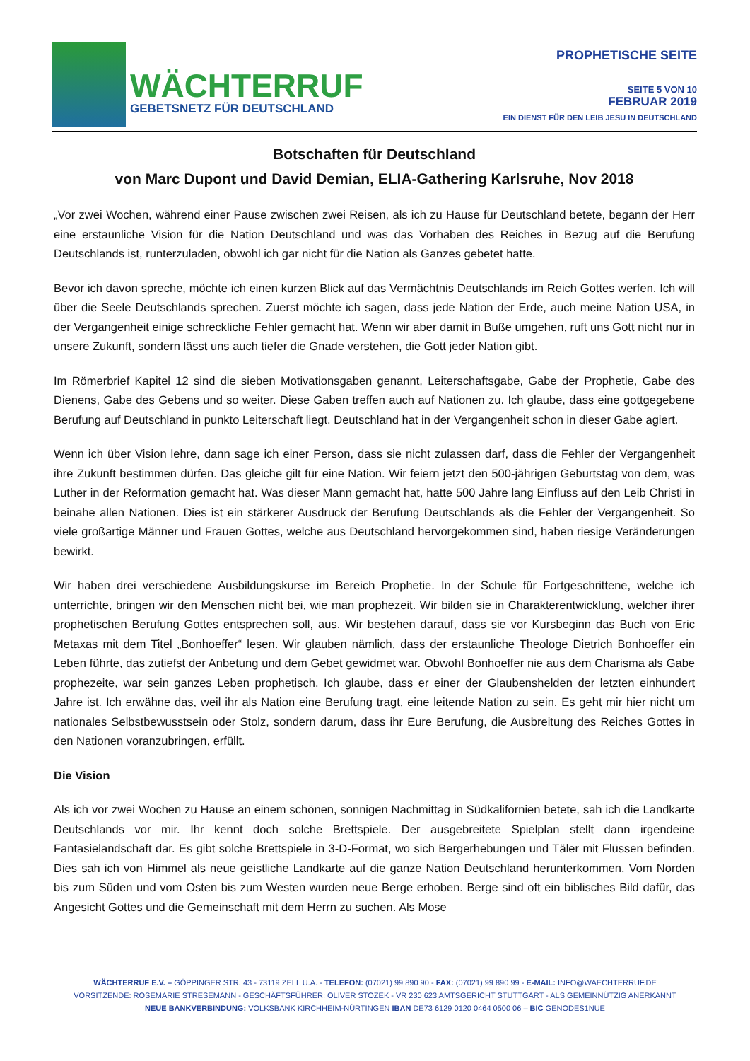WÄCHTERRUF
GEBETSNETZ FÜR DEUTSCHLAND
PROPHETISCHE SEITE
SEITE 5 VON 10
FEBRUAR 2019
EIN DIENST FÜR DEN LEIB JESU IN DEUTSCHLAND
Botschaften für Deutschland
von Marc Dupont und David Demian, ELIA-Gathering Karlsruhe, Nov 2018
„Vor zwei Wochen, während einer Pause zwischen zwei Reisen, als ich zu Hause für Deutschland betete, begann der Herr eine erstaunliche Vision für die Nation Deutschland und was das Vorhaben des Reiches in Bezug auf die Berufung Deutschlands ist, runterzuladen, obwohl ich gar nicht für die Nation als Ganzes gebetet hatte.
Bevor ich davon spreche, möchte ich einen kurzen Blick auf das Vermächtnis Deutschlands im Reich Gottes werfen. Ich will über die Seele Deutschlands sprechen. Zuerst möchte ich sagen, dass jede Nation der Erde, auch meine Nation USA, in der Vergangenheit einige schreckliche Fehler gemacht hat. Wenn wir aber damit in Buße umgehen, ruft uns Gott nicht nur in unsere Zukunft, sondern lässt uns auch tiefer die Gnade verstehen, die Gott jeder Nation gibt.
Im Römerbrief Kapitel 12 sind die sieben Motivationsgaben genannt, Leiterschaftsgabe, Gabe der Prophetie, Gabe des Dienens, Gabe des Gebens und so weiter. Diese Gaben treffen auch auf Nationen zu. Ich glaube, dass eine gottgegebene Berufung auf Deutschland in punkto Leiterschaft liegt. Deutschland hat in der Vergangenheit schon in dieser Gabe agiert.
Wenn ich über Vision lehre, dann sage ich einer Person, dass sie nicht zulassen darf, dass die Fehler der Vergangenheit ihre Zukunft bestimmen dürfen. Das gleiche gilt für eine Nation. Wir feiern jetzt den 500-jährigen Geburtstag von dem, was Luther in der Reformation gemacht hat. Was dieser Mann gemacht hat, hatte 500 Jahre lang Einfluss auf den Leib Christi in beinahe allen Nationen. Dies ist ein stärkerer Ausdruck der Berufung Deutschlands als die Fehler der Vergangenheit. So viele großartige Männer und Frauen Gottes, welche aus Deutschland hervorgekommen sind, haben riesige Veränderungen bewirkt.
Wir haben drei verschiedene Ausbildungskurse im Bereich Prophetie. In der Schule für Fortgeschrittene, welche ich unterrichte, bringen wir den Menschen nicht bei, wie man prophezeit. Wir bilden sie in Charakterentwicklung, welcher ihrer prophetischen Berufung Gottes entsprechen soll, aus. Wir bestehen darauf, dass sie vor Kursbeginn das Buch von Eric Metaxas mit dem Titel „Bonhoeffer“ lesen. Wir glauben nämlich, dass der erstaunliche Theologe Dietrich Bonhoeffer ein Leben führte, das zutiefst der Anbetung und dem Gebet gewidmet war. Obwohl Bonhoeffer nie aus dem Charisma als Gabe prophezeite, war sein ganzes Leben prophetisch. Ich glaube, dass er einer der Glaubenshelden der letzten einhundert Jahre ist. Ich erwähne das, weil ihr als Nation eine Berufung tragt, eine leitende Nation zu sein. Es geht mir hier nicht um nationales Selbstbewusstsein oder Stolz, sondern darum, dass ihr Eure Berufung, die Ausbreitung des Reiches Gottes in den Nationen voranzubringen, erfüllt.
Die Vision
Als ich vor zwei Wochen zu Hause an einem schönen, sonnigen Nachmittag in Südkalifornien betete, sah ich die Landkarte Deutschlands vor mir. Ihr kennt doch solche Brettspiele. Der ausgebreitete Spielplan stellt dann irgendeine Fantasielandschaft dar. Es gibt solche Brettspiele in 3-D-Format, wo sich Bergerhebungen und Täler mit Flüssen befinden. Dies sah ich von Himmel als neue geistliche Landkarte auf die ganze Nation Deutschland herunterkommen. Vom Norden bis zum Süden und vom Osten bis zum Westen wurden neue Berge erhoben. Berge sind oft ein biblisches Bild dafür, das Angesicht Gottes und die Gemeinschaft mit dem Herrn zu suchen. Als Mose
WÄCHTERRUF E.V. – GÖPPINGER STR. 43 - 73119 ZELL U.A. - TELEFON: (07021) 99 890 90 - FAX: (07021) 99 890 99 - E-MAIL: INFO@WAECHTERRUF.DE
VORSITZENDE: ROSEMARIE STRESEMANN - GESCHÄFTSFÜHRER: OLIVER STOZEK - VR 230 623 AMTSGERICHT STUTTGART - ALS GEMEINNÜTZIG ANERKANNT
NEUE BANKVERBINDUNG: VOLKSBANK KIRCHHEIM-NÜRTINGEN IBAN DE73 6129 0120 0464 0500 06 – BIC GENODES1NUE